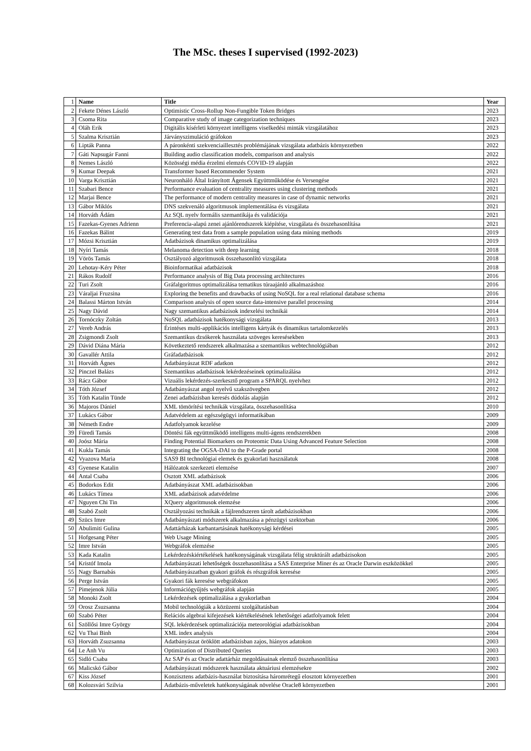The MSc. theses I supervised (1992-2023)
| 1 | Name | Title | Year |
| --- | --- | --- | --- |
| 2 | Fekete Dénes László | Optimistic Cross-Rollup Non-Fungible Token Bridges | 2023 |
| 3 | Csoma Rita | Comparative study of image categorization techniques | 2023 |
| 4 | Oláh Erik | Digitális kísérleti környezet intelligens viselkedési minták vizsgálatához | 2023 |
| 5 | Szalma Krisztián | Járványszimuláció gráfokon | 2023 |
| 6 | Lipták Panna | A páronkénti szekvenciaillesztés problémájának vizsgálata adatbázis környezetben | 2022 |
| 7 | Gáti Napsugár Fanni | Building audio classification models, comparison and analysis | 2022 |
| 8 | Nemes László | Közösségi média érzelmi elemzés COVID-19 alapján | 2022 |
| 9 | Kumar Deepak | Transformer based Recommender System | 2021 |
| 10 | Varga Krisztián | Neuronháló Által Irányított Ágensek Együttműködése és Versengése | 2021 |
| 11 | Szabari Bence | Performance evaluation of centrality measures using clustering methods | 2021 |
| 12 | Marjai Bence | The performance of modern centrality measures in case of dynamic networks | 2021 |
| 13 | Gábor Miklós | DNS szekvenáló algoritmusok implementálása és vizsgálata | 2021 |
| 14 | Horváth Ádám | Az SQL nyelv formális szemantikája és validációja | 2021 |
| 15 | Fazekas-Gyenes Adrienn | Preferencia-alapú zenei ajánlórendszerek kiépítése, vizsgálata és összehasonlítása | 2021 |
| 16 | Fazekas Bálint | Generating test data from a sample population using data mining methods | 2019 |
| 17 | Mózsi Krisztián | Adatbázisok dinamikus optimalizálása | 2019 |
| 18 | Nyíri Tamás | Melanoma detection with deep learning | 2018 |
| 19 | Vörös Tamás | Osztályozó algoritmusok összehasonlító vizsgálata | 2018 |
| 20 | Lehotay-Kéry Péter | Bioinformatikai adatbázisok | 2018 |
| 21 | Rákos Rudolf | Performance analysis of Big Data processing architectures | 2016 |
| 22 | Turi Zsolt | Gráfalgoritmus optimalizálása tematikus túraajánló alkalmazáshoz | 2016 |
| 23 | Váraljai Fruzsina | Exploring the benefits and drawbacks of using NoSQL for a real relational database schema | 2016 |
| 24 | Balassi Márton István | Comparison analysis of open source data-intensive parallel processing | 2014 |
| 25 | Nagy Dávid | Nagy szemantikus adatbázisok indexelési technikái | 2014 |
| 26 | Tornóczky Zoltán | NoSQL adatbázisok hatékonysági vizsgálata | 2013 |
| 27 | Vereb András | Érintéses multi-applikációs intelligens kártyák és dinamikus tartalomkezelés | 2013 |
| 28 | Zsigmondi Zsolt | Szemantikus dzsókerek használata szöveges keresésekben | 2013 |
| 29 | Dávid Diána Mária | Következtető rendszerek alkalmazása a szemantikus webtechnológiában | 2012 |
| 30 | Gavallér Attila | Gráfadatbázisok | 2012 |
| 31 | Horváth Ágnes | Adatbányászat RDF adatkon | 2012 |
| 32 | Pinczel Balázs | Szemantikus adatbázisok lekérdezéseinek optimalizálása | 2012 |
| 33 | Rácz Gábor | Vizuális lekérdezés-szerkesztő program a SPARQL nyelvhez | 2012 |
| 34 | Tóth József | Adatbányászat angol nyelvű szakszövegben | 2012 |
| 35 | Tóth Katalin Tünde | Zenei adatbázisban keresés dúdolás alapján | 2012 |
| 36 | Majoros Dániel | XML tömörítési technikák vizsgálata, összehasonlítása | 2010 |
| 37 | Lukács Gábor | Adatvédelem az egészségügyi informatikában | 2009 |
| 38 | Németh Endre | Adatfolyamok kezelése | 2009 |
| 39 | Füredi Tamás | Döntési fák együttműködő intelligens multi-ágens rendszerekben | 2008 |
| 40 | Joósz Mária | Finding Potential Biomarkers on Proteomic Data Using Advanced Feature Selection | 2008 |
| 41 | Kukla Tamás | Integrating the OGSA-DAI to the P-Grade portal | 2008 |
| 42 | Vyazova Maria | SAS9 BI technológiai elemek és gyakorlati használatuk | 2008 |
| 43 | Gyenese Katalin | Hálózatok szerkezeti elemzése | 2007 |
| 44 | Antal Csaba | Osztott XML adatbázisok | 2006 |
| 45 | Bodorkos Edit | Adatbányászat XML adatbázisokban | 2006 |
| 46 | Lukács Tímea | XML adatbázisok adatvédelme | 2006 |
| 47 | Nguyen Chi Tin | XQuery algoritmusok elemzése | 2006 |
| 48 | Szabó Zsolt | Osztályozási technikák a fájlrendszeren tárolt adatbázisokban | 2006 |
| 49 | Szücs Imre | Adatbányászati módszerek alkalmazása a pénzügyi szektorban | 2006 |
| 50 | Abulimiti Gulina | Adattárházak karbantartásának hatékonysági kérdései | 2005 |
| 51 | Hofgesang Péter | Web Usage Mining | 2005 |
| 52 | Imre István | Webgráfok elemzése | 2005 |
| 53 | Kada Katalin | Lekérdezéskiértékelések hatékonyságának vizsgálata félig struktúrált adatbázisokon | 2005 |
| 54 | Kristóf Imola | Adatbányászati lehetőségek összehasonlítása a SAS Enterprise Miner és az Oracle Darwin eszközökkel | 2005 |
| 55 | Nagy Barnabás | Adatbányászatban gyakori gráfok és részgráfok keresése | 2005 |
| 56 | Perge István | Gyakori fák keresése webgráfokon | 2005 |
| 57 | Pimejenok Júlia | Információgyűjtés webgráfok alapján | 2005 |
| 58 | Monoki Zsolt | Lekérdezések optimalizálása a gyakorlatban | 2004 |
| 59 | Orosz Zsuzsanna | Mobil technológiák a közüzemi szolgáltatásban | 2004 |
| 60 | Szabó Péter | Relációs algebrai kifejezések kiértékelésének lehetőségei adatfolyamok felett | 2004 |
| 61 | Szöllősi Imre György | SQL lekérdezések optimalizációja meteorológiai adatbázisokban | 2004 |
| 62 | Vu Thai Binh | XML index analysis | 2004 |
| 63 | Horváth Zsuzsanna | Adatbányászat öröklött adatbázisban zajos, hiányos adatokon | 2003 |
| 64 | Le Anh Vu | Optimization of Distributed Queries | 2003 |
| 65 | Sidló Csaba | Az SAP és az Oracle adattárház megoldásainak elemző összehasonlítása | 2003 |
| 66 | Malicskó Gábor | Adatbányászati módszerek használata aktuáriusi elemzésekre | 2002 |
| 67 | Kiss József | Konzisztens adatbázis-használat biztosítása háromrétegű elosztott környezetben | 2001 |
| 68 | Kolozsvári Szilvia | Adatbázis-műveletek hatékonyságának növelése Oracle8 környezetben | 2001 |